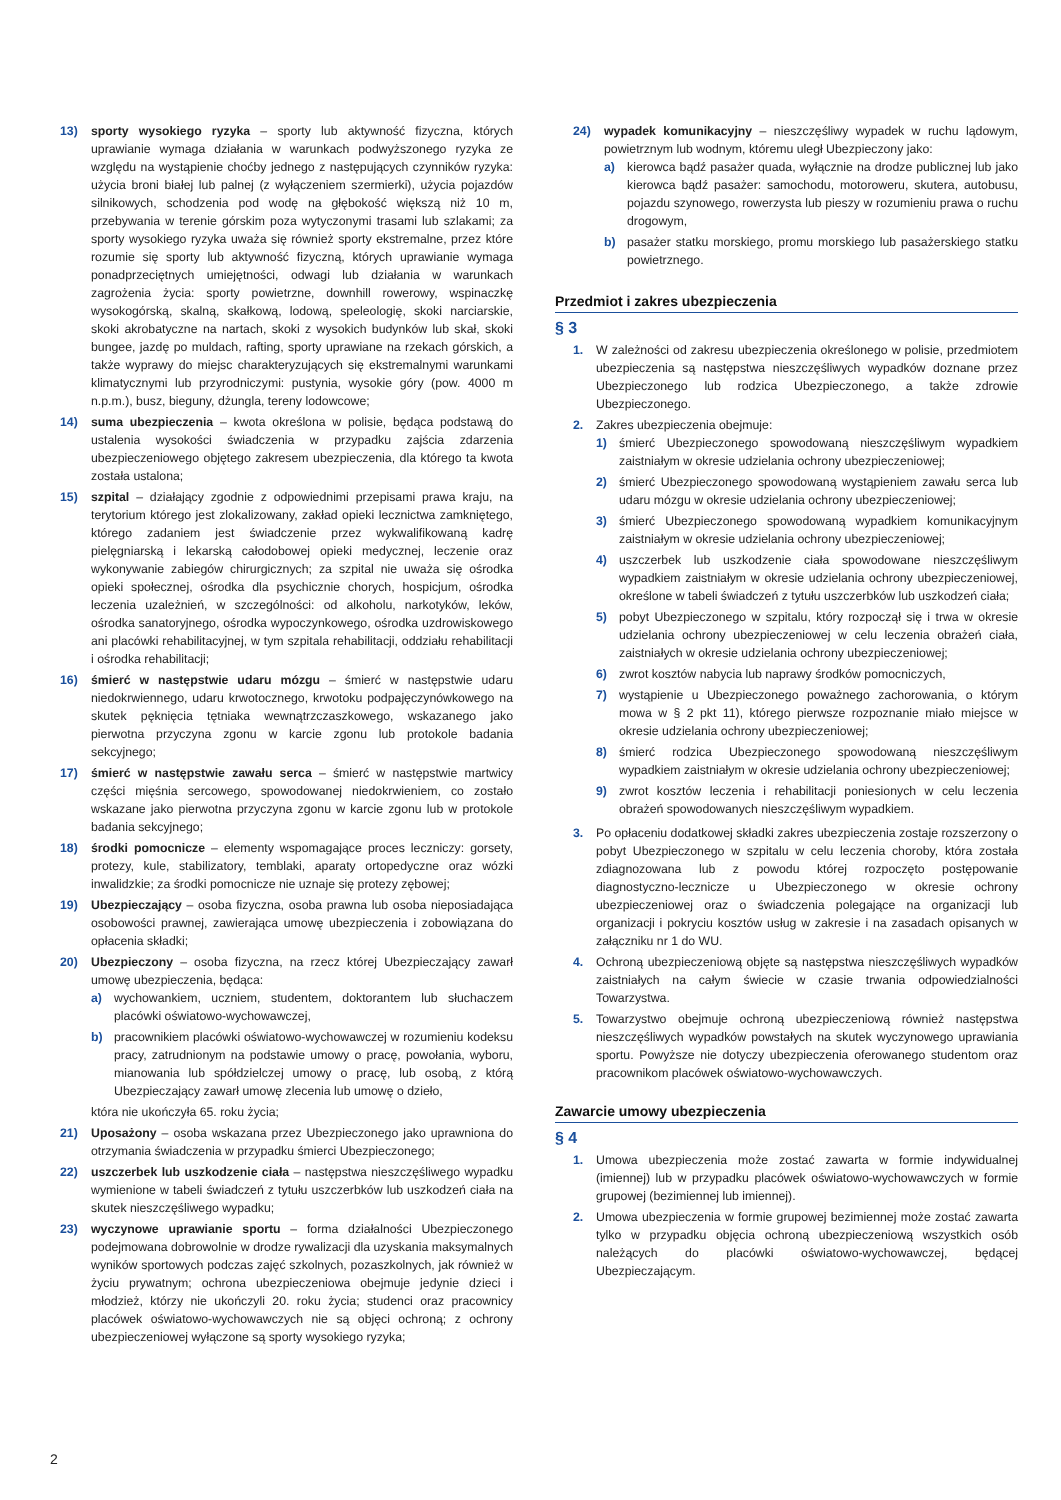13) sporty wysokiego ryzyka – sporty lub aktywność fizyczna, których uprawianie wymaga działania w warunkach podwyższonego ryzyka ze względu na wystąpienie choćby jednego z następujących czynników ryzyka: użycia broni białej lub palnej (z wyłączeniem szermierki), użycia pojazdów silnikowych, schodzenia pod wodę na głębokość większą niż 10 m, przebywania w terenie górskim poza wytyczonymi trasami lub szlakami; za sporty wysokiego ryzyka uważa się również sporty ekstremalne, przez które rozumie się sporty lub aktywność fizyczną, których uprawianie wymaga ponadprzeciętnych umiejętności, odwagi lub działania w warunkach zagrożenia życia: sporty powietrzne, downhill rowerowy, wspinaczkę wysokogórską, skalną, skałkową, lodową, speleologię, skoki narciarskie, skoki akrobatyczne na nartach, skoki z wysokich budynków lub skał, skoki bungee, jazdę po muldach, rafting, sporty uprawiane na rzekach górskich, a także wyprawy do miejsc charakteryzujących się ekstremalnymi warunkami klimatycznymi lub przyrodniczymi: pustynia, wysokie góry (pow. 4000 m n.p.m.), busz, bieguny, dżungla, tereny lodowcowe;
14) suma ubezpieczenia – kwota określona w polisie, będąca podstawą do ustalenia wysokości świadczenia w przypadku zajścia zdarzenia ubezpieczeniowego objętego zakresem ubezpieczenia, dla którego ta kwota została ustalona;
15) szpital – działający zgodnie z odpowiednimi przepisami prawa kraju, na terytorium którego jest zlokalizowany, zakład opieki lecznictwa zamkniętego, którego zadaniem jest świadczenie przez wykwalifikowaną kadrę pielęgniarską i lekarską całodobowej opieki medycznej, leczenie oraz wykonywanie zabiegów chirurgicznych; za szpital nie uważa się ośrodka opieki społecznej, ośrodka dla psychicznie chorych, hospicjum, ośrodka leczenia uzależnień, w szczególności: od alkoholu, narkotyków, leków, ośrodka sanatoryjnego, ośrodka wypoczynkowego, ośrodka uzdrowiskowego ani placówki rehabilitacyjnej, w tym szpitala rehabilitacji, oddziału rehabilitacji i ośrodka rehabilitacji;
16) śmierć w następstwie udaru mózgu – śmierć w następstwie udaru niedokrwiennego, udaru krwotocznego, krwotoku podpajęczynówkowego na skutek pęknięcia tętniaka wewnątrzczaszkowego, wskazanego jako pierwotna przyczyna zgonu w karcie zgonu lub protokole badania sekcyjnego;
17) śmierć w następstwie zawału serca – śmierć w następstwie martwicy części mięśnia sercowego, spowodowanej niedokrwieniem, co zostało wskazane jako pierwotna przyczyna zgonu w karcie zgonu lub w protokole badania sekcyjnego;
18) środki pomocnicze – elementy wspomagające proces leczniczy: gorsety, protezy, kule, stabilizatory, temblaki, aparaty ortopedyczne oraz wózki inwalidzkie; za środki pomocnicze nie uznaje się protezy zębowej;
19) Ubezpieczający – osoba fizyczna, osoba prawna lub osoba nieposiadająca osobowości prawnej, zawierająca umowę ubezpieczenia i zobowiązana do opłacenia składki;
20) Ubezpieczony – osoba fizyczna, na rzecz której Ubezpieczający zawarł umowę ubezpieczenia, będąca:
a) wychowankiem, uczniem, studentem, doktorantem lub słuchaczem placówki oświatowo-wychowawczej,
b) pracownikiem placówki oświatowo-wychowawczej w rozumieniu kodeksu pracy, zatrudnionym na podstawie umowy o pracę, powołania, wyboru, mianowania lub spółdzielczej umowy o pracę, lub osobą, z którą Ubezpieczający zawarł umowę zlecenia lub umowę o dzieło,
która nie ukończyła 65. roku życia;
21) Uposażony – osoba wskazana przez Ubezpieczonego jako uprawniona do otrzymania świadczenia w przypadku śmierci Ubezpieczonego;
22) uszczerbek lub uszkodzenie ciała – następstwa nieszczęśliwego wypadku wymienione w tabeli świadczeń z tytułu uszczerbków lub uszkodzeń ciała na skutek nieszczęśliwego wypadku;
23) wyczynowe uprawianie sportu – forma działalności Ubezpieczonego podejmowana dobrowolnie w drodze rywalizacji dla uzyskania maksymalnych wyników sportowych podczas zajęć szkolnych, pozaszkolnych, jak również w życiu prywatnym; ochrona ubezpieczeniowa obejmuje jedynie dzieci i młodzież, którzy nie ukończyli 20. roku życia; studenci oraz pracownicy placówek oświatowo-wychowawczych nie są objęci ochroną; z ochrony ubezpieczeniowej wyłączone są sporty wysokiego ryzyka;
24) wypadek komunikacyjny – nieszczęśliwy wypadek w ruchu lądowym, powietrznym lub wodnym, któremu uległ Ubezpieczony jako:
a) kierowca bądź pasażer quada, wyłącznie na drodze publicznej lub jako kierowca bądź pasażer: samochodu, motoroweru, skutera, autobusu, pojazdu szynowego, rowerzysta lub pieszy w rozumieniu prawa o ruchu drogowym,
b) pasażer statku morskiego, promu morskiego lub pasażerskiego statku powietrznego.
Przedmiot i zakres ubezpieczenia
§ 3
1. W zależności od zakresu ubezpieczenia określonego w polisie, przedmiotem ubezpieczenia są następstwa nieszczęśliwych wypadków doznane przez Ubezpieczonego lub rodzica Ubezpieczonego, a także zdrowie Ubezpieczonego.
2. Zakres ubezpieczenia obejmuje:
1) śmierć Ubezpieczonego spowodowaną nieszczęśliwym wypadkiem zaistniałym w okresie udzielania ochrony ubezpieczeniowej;
2) śmierć Ubezpieczonego spowodowaną wystąpieniem zawału serca lub udaru mózgu w okresie udzielania ochrony ubezpieczeniowej;
3) śmierć Ubezpieczonego spowodowaną wypadkiem komunikacyjnym zaistniałym w okresie udzielania ochrony ubezpieczeniowej;
4) uszczerbek lub uszkodzenie ciała spowodowane nieszczęśliwym wypadkiem zaistniałym w okresie udzielania ochrony ubezpieczeniowej, określone w tabeli świadczeń z tytułu uszczerbków lub uszkodzeń ciała;
5) pobyt Ubezpieczonego w szpitalu, który rozpoczął się i trwa w okresie udzielania ochrony ubezpieczeniowej w celu leczenia obrażeń ciała, zaistniałych w okresie udzielania ochrony ubezpieczeniowej;
6) zwrot kosztów nabycia lub naprawy środków pomocniczych,
7) wystąpienie u Ubezpieczonego poważnego zachorowania, o którym mowa w § 2 pkt 11), którego pierwsze rozpoznanie miało miejsce w okresie udzielania ochrony ubezpieczeniowej;
8) śmierć rodzica Ubezpieczonego spowodowaną nieszczęśliwym wypadkiem zaistniałym w okresie udzielania ochrony ubezpieczeniowej;
9) zwrot kosztów leczenia i rehabilitacji poniesionych w celu leczenia obrażeń spowodowanych nieszczęśliwym wypadkiem.
3. Po opłaceniu dodatkowej składki zakres ubezpieczenia zostaje rozszerzony o pobyt Ubezpieczonego w szpitalu w celu leczenia choroby, która została zdiagnozowana lub z powodu której rozpoczęto postępowanie diagnostyczno-lecznicze u Ubezpieczonego w okresie ochrony ubezpieczeniowej oraz o świadczenia polegające na organizacji lub organizacji i pokryciu kosztów usług w zakresie i na zasadach opisanych w załączniku nr 1 do WU.
4. Ochroną ubezpieczeniową objęte są następstwa nieszczęśliwych wypadków zaistniałych na całym świecie w czasie trwania odpowiedzialności Towarzystwa.
5. Towarzystwo obejmuje ochroną ubezpieczeniową również następstwa nieszczęśliwych wypadków powstałych na skutek wyczynowego uprawiania sportu. Powyższe nie dotyczy ubezpieczenia oferowanego studentom oraz pracownikom placówek oświatowo-wychowawczych.
Zawarcie umowy ubezpieczenia
§ 4
1. Umowa ubezpieczenia może zostać zawarta w formie indywidualnej (imiennej) lub w przypadku placówek oświatowo-wychowawczych w formie grupowej (bezimiennej lub imiennej).
2. Umowa ubezpieczenia w formie grupowej bezimiennej może zostać zawarta tylko w przypadku objęcia ochroną ubezpieczeniową wszystkich osób należących do placówki oświatowo-wychowawczej, będącej Ubezpieczającym.
2